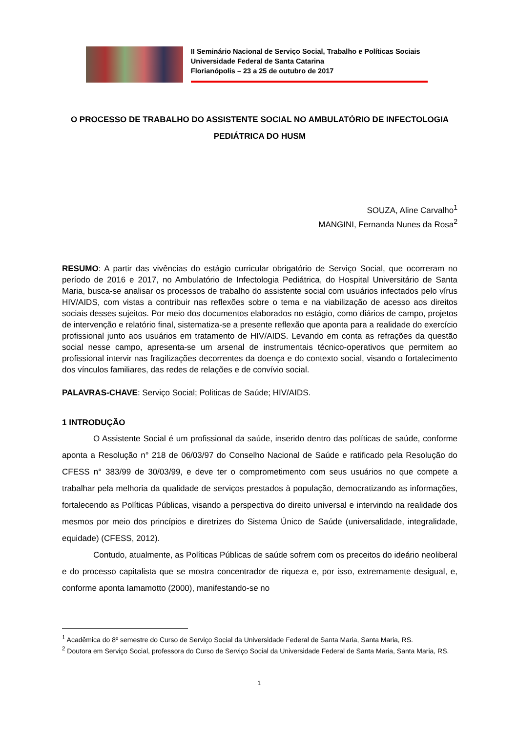II Seminário Nacional de Serviço Social, Trabalho e Políticas Sociais
Universidade Federal de Santa Catarina
Florianópolis – 23 a 25 de outubro de 2017
O PROCESSO DE TRABALHO DO ASSISTENTE SOCIAL NO AMBULATÓRIO DE INFECTOLOGIA PEDIÁTRICA DO HUSM
SOUZA, Aline Carvalho<sup>1</sup>
MANGINI, Fernanda Nunes da Rosa<sup>2</sup>
RESUMO: A partir das vivências do estágio curricular obrigatório de Serviço Social, que ocorreram no período de 2016 e 2017, no Ambulatório de Infectologia Pediátrica, do Hospital Universitário de Santa Maria, busca-se analisar os processos de trabalho do assistente social com usuários infectados pelo vírus HIV/AIDS, com vistas a contribuir nas reflexões sobre o tema e na viabilização de acesso aos direitos sociais desses sujeitos. Por meio dos documentos elaborados no estágio, como diários de campo, projetos de intervenção e relatório final, sistematiza-se a presente reflexão que aponta para a realidade do exercício profissional junto aos usuários em tratamento de HIV/AIDS. Levando em conta as refrações da questão social nesse campo, apresenta-se um arsenal de instrumentais técnico-operativos que permitem ao profissional intervir nas fragilizações decorrentes da doença e do contexto social, visando o fortalecimento dos vínculos familiares, das redes de relações e de convívio social.
PALAVRAS-CHAVE: Serviço Social; Politicas de Saúde; HIV/AIDS.
1 INTRODUÇÃO
O Assistente Social é um profissional da saúde, inserido dentro das políticas de saúde, conforme aponta a Resolução n° 218 de 06/03/97 do Conselho Nacional de Saúde e ratificado pela Resolução do CFESS n° 383/99 de 30/03/99, e deve ter o comprometimento com seus usuários no que compete a trabalhar pela melhoria da qualidade de serviços prestados à população, democratizando as informações, fortalecendo as Políticas Públicas, visando a perspectiva do direito universal e intervindo na realidade dos mesmos por meio dos princípios e diretrizes do Sistema Único de Saúde (universalidade, integralidade, equidade) (CFESS, 2012).
Contudo, atualmente, as Políticas Públicas de saúde sofrem com os preceitos do ideário neoliberal e do processo capitalista que se mostra concentrador de riqueza e, por isso, extremamente desigual, e, conforme aponta Iamamotto (2000), manifestando-se no
<sup>1</sup> Acadêmica do 8º semestre do Curso de Serviço Social da Universidade Federal de Santa Maria, Santa Maria, RS.
<sup>2</sup> Doutora em Serviço Social, professora do Curso de Serviço Social da Universidade Federal de Santa Maria, Santa Maria, RS.
1